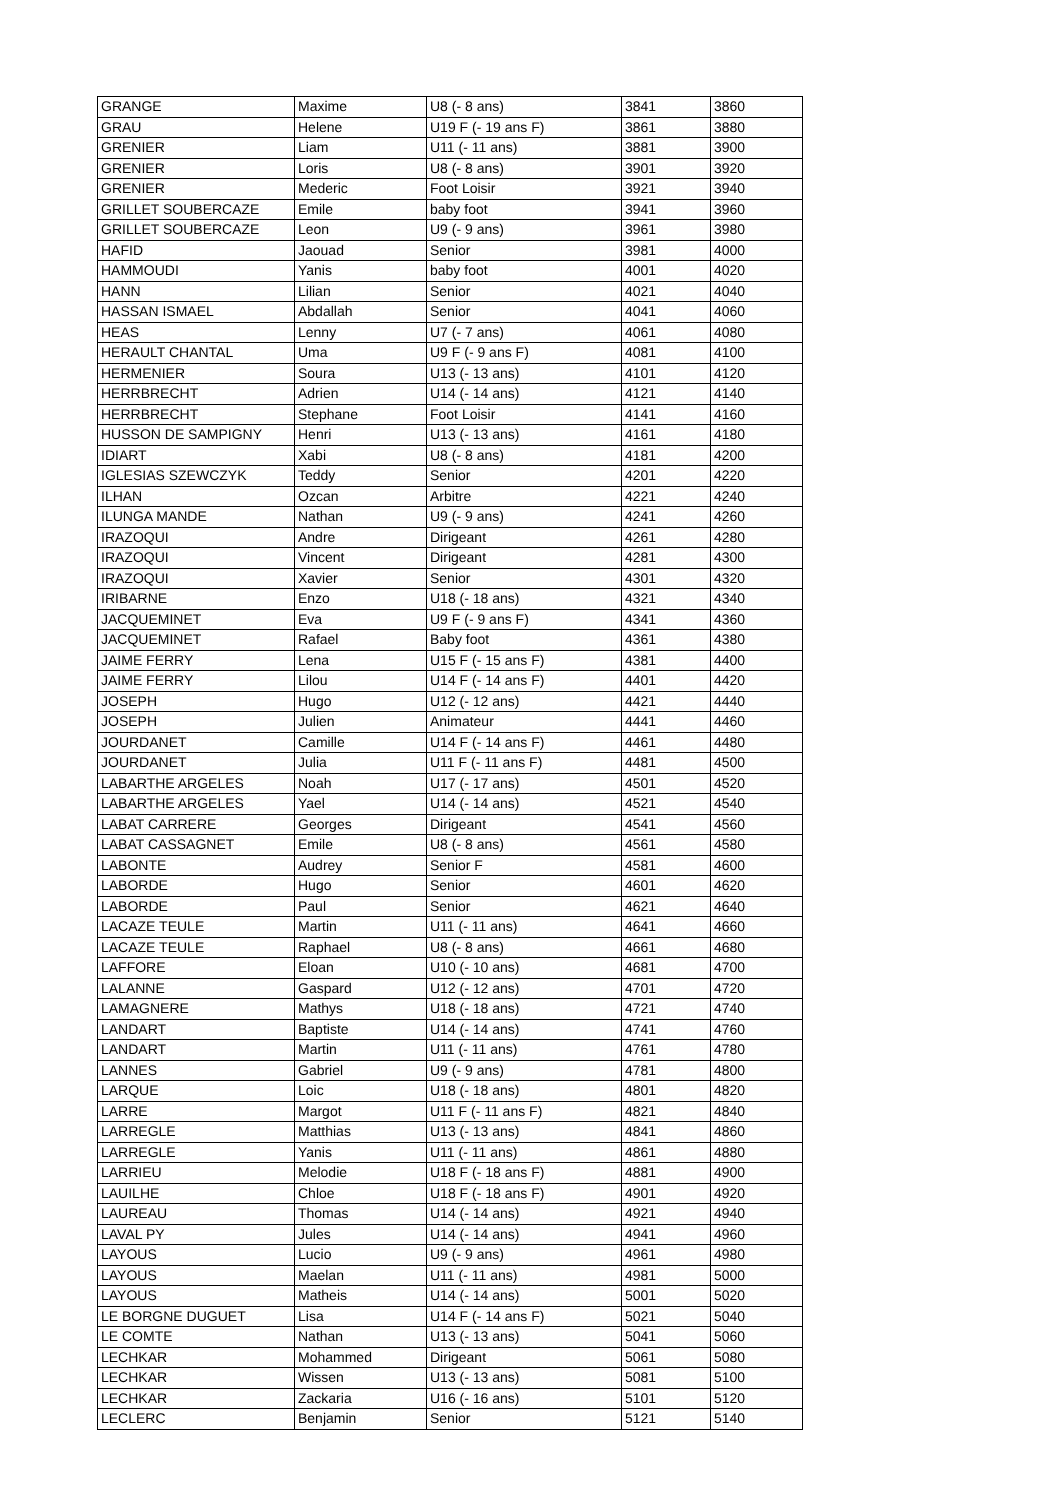| GRANGE | Maxime | U8 (- 8 ans) | 3841 | 3860 |
| GRAU | Helene | U19 F (- 19 ans F) | 3861 | 3880 |
| GRENIER | Liam | U11 (- 11 ans) | 3881 | 3900 |
| GRENIER | Loris | U8 (- 8 ans) | 3901 | 3920 |
| GRENIER | Mederic | Foot Loisir | 3921 | 3940 |
| GRILLET SOUBERCAZE | Emile | baby foot | 3941 | 3960 |
| GRILLET SOUBERCAZE | Leon | U9 (- 9 ans) | 3961 | 3980 |
| HAFID | Jaouad | Senior | 3981 | 4000 |
| HAMMOUDI | Yanis | baby foot | 4001 | 4020 |
| HANN | Lilian | Senior | 4021 | 4040 |
| HASSAN ISMAEL | Abdallah | Senior | 4041 | 4060 |
| HEAS | Lenny | U7 (- 7 ans) | 4061 | 4080 |
| HERAULT CHANTAL | Uma | U9 F (- 9 ans F) | 4081 | 4100 |
| HERMENIER | Soura | U13 (- 13 ans) | 4101 | 4120 |
| HERRBRECHT | Adrien | U14 (- 14 ans) | 4121 | 4140 |
| HERRBRECHT | Stephane | Foot Loisir | 4141 | 4160 |
| HUSSON DE SAMPIGNY | Henri | U13 (- 13 ans) | 4161 | 4180 |
| IDIART | Xabi | U8 (- 8 ans) | 4181 | 4200 |
| IGLESIAS SZEWCZYK | Teddy | Senior | 4201 | 4220 |
| ILHAN | Ozcan | Arbitre | 4221 | 4240 |
| ILUNGA MANDE | Nathan | U9 (- 9 ans) | 4241 | 4260 |
| IRAZOQUI | Andre | Dirigeant | 4261 | 4280 |
| IRAZOQUI | Vincent | Dirigeant | 4281 | 4300 |
| IRAZOQUI | Xavier | Senior | 4301 | 4320 |
| IRIBARNE | Enzo | U18 (- 18 ans) | 4321 | 4340 |
| JACQUEMINET | Eva | U9 F (- 9 ans F) | 4341 | 4360 |
| JACQUEMINET | Rafael | Baby foot | 4361 | 4380 |
| JAIME FERRY | Lena | U15 F (- 15 ans F) | 4381 | 4400 |
| JAIME FERRY | Lilou | U14 F (- 14 ans F) | 4401 | 4420 |
| JOSEPH | Hugo | U12 (- 12 ans) | 4421 | 4440 |
| JOSEPH | Julien | Animateur | 4441 | 4460 |
| JOURDANET | Camille | U14 F (- 14 ans F) | 4461 | 4480 |
| JOURDANET | Julia | U11 F (- 11 ans F) | 4481 | 4500 |
| LABARTHE ARGELES | Noah | U17 (- 17 ans) | 4501 | 4520 |
| LABARTHE ARGELES | Yael | U14 (- 14 ans) | 4521 | 4540 |
| LABAT CARRERE | Georges | Dirigeant | 4541 | 4560 |
| LABAT CASSAGNET | Emile | U8 (- 8 ans) | 4561 | 4580 |
| LABONTE | Audrey | Senior F | 4581 | 4600 |
| LABORDE | Hugo | Senior | 4601 | 4620 |
| LABORDE | Paul | Senior | 4621 | 4640 |
| LACAZE TEULE | Martin | U11 (- 11 ans) | 4641 | 4660 |
| LACAZE TEULE | Raphael | U8 (- 8 ans) | 4661 | 4680 |
| LAFFORE | Eloan | U10 (- 10 ans) | 4681 | 4700 |
| LALANNE | Gaspard | U12 (- 12 ans) | 4701 | 4720 |
| LAMAGNERE | Mathys | U18 (- 18 ans) | 4721 | 4740 |
| LANDART | Baptiste | U14 (- 14 ans) | 4741 | 4760 |
| LANDART | Martin | U11 (- 11 ans) | 4761 | 4780 |
| LANNES | Gabriel | U9 (- 9 ans) | 4781 | 4800 |
| LARQUE | Loic | U18 (- 18 ans) | 4801 | 4820 |
| LARRE | Margot | U11 F (- 11 ans F) | 4821 | 4840 |
| LARREGLE | Matthias | U13 (- 13 ans) | 4841 | 4860 |
| LARREGLE | Yanis | U11 (- 11 ans) | 4861 | 4880 |
| LARRIEU | Melodie | U18 F (- 18 ans F) | 4881 | 4900 |
| LAUILHE | Chloe | U18 F (- 18 ans F) | 4901 | 4920 |
| LAUREAU | Thomas | U14 (- 14 ans) | 4921 | 4940 |
| LAVAL PY | Jules | U14 (- 14 ans) | 4941 | 4960 |
| LAYOUS | Lucio | U9 (- 9 ans) | 4961 | 4980 |
| LAYOUS | Maelan | U11 (- 11 ans) | 4981 | 5000 |
| LAYOUS | Matheis | U14 (- 14 ans) | 5001 | 5020 |
| LE BORGNE DUGUET | Lisa | U14 F (- 14 ans F) | 5021 | 5040 |
| LE COMTE | Nathan | U13 (- 13 ans) | 5041 | 5060 |
| LECHKAR | Mohammed | Dirigeant | 5061 | 5080 |
| LECHKAR | Wissen | U13 (- 13 ans) | 5081 | 5100 |
| LECHKAR | Zackaria | U16 (- 16 ans) | 5101 | 5120 |
| LECLERC | Benjamin | Senior | 5121 | 5140 |